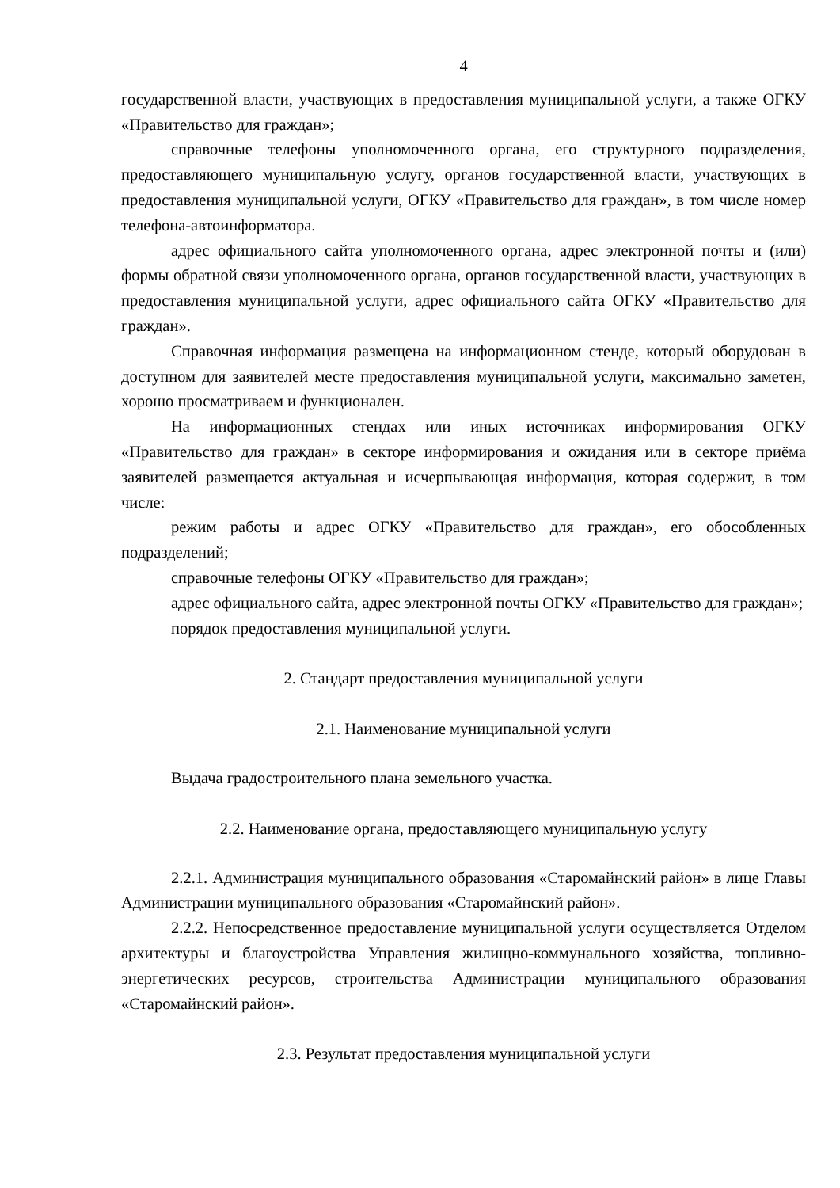4
государственной власти, участвующих в предоставления муниципальной услуги, а также ОГКУ «Правительство для граждан»;
справочные телефоны уполномоченного органа, его структурного подразделения, предоставляющего муниципальную услугу, органов государственной власти, участвующих в предоставления муниципальной услуги, ОГКУ «Правительство для граждан», в том числе номер телефона-автоинформатора.
адрес официального сайта уполномоченного органа, адрес электронной почты и (или) формы обратной связи уполномоченного органа, органов государственной власти, участвующих в предоставления муниципальной услуги, адрес официального сайта ОГКУ «Правительство для граждан».
Справочная информация размещена на информационном стенде, который оборудован в доступном для заявителей месте предоставления муниципальной услуги, максимально заметен, хорошо просматриваем и функционален.
На информационных стендах или иных источниках информирования ОГКУ «Правительство для граждан» в секторе информирования и ожидания или в секторе приёма заявителей размещается актуальная и исчерпывающая информация, которая содержит, в том числе:
режим работы и адрес ОГКУ «Правительство для граждан», его обособленных подразделений;
справочные телефоны ОГКУ «Правительство для граждан»;
адрес официального сайта, адрес электронной почты ОГКУ «Правительство для граждан»;
порядок предоставления муниципальной услуги.
2. Стандарт предоставления муниципальной услуги
2.1. Наименование муниципальной услуги
Выдача градостроительного плана земельного участка.
2.2. Наименование органа, предоставляющего муниципальную услугу
2.2.1. Администрация муниципального образования «Старомайнский район» в лице Главы Администрации муниципального образования «Старомайнский район».
2.2.2. Непосредственное предоставление муниципальной услуги осуществляется Отделом архитектуры и благоустройства Управления жилищно-коммунального хозяйства, топливно-энергетических ресурсов, строительства Администрации муниципального образования «Старомайнский район».
2.3. Результат предоставления муниципальной услуги